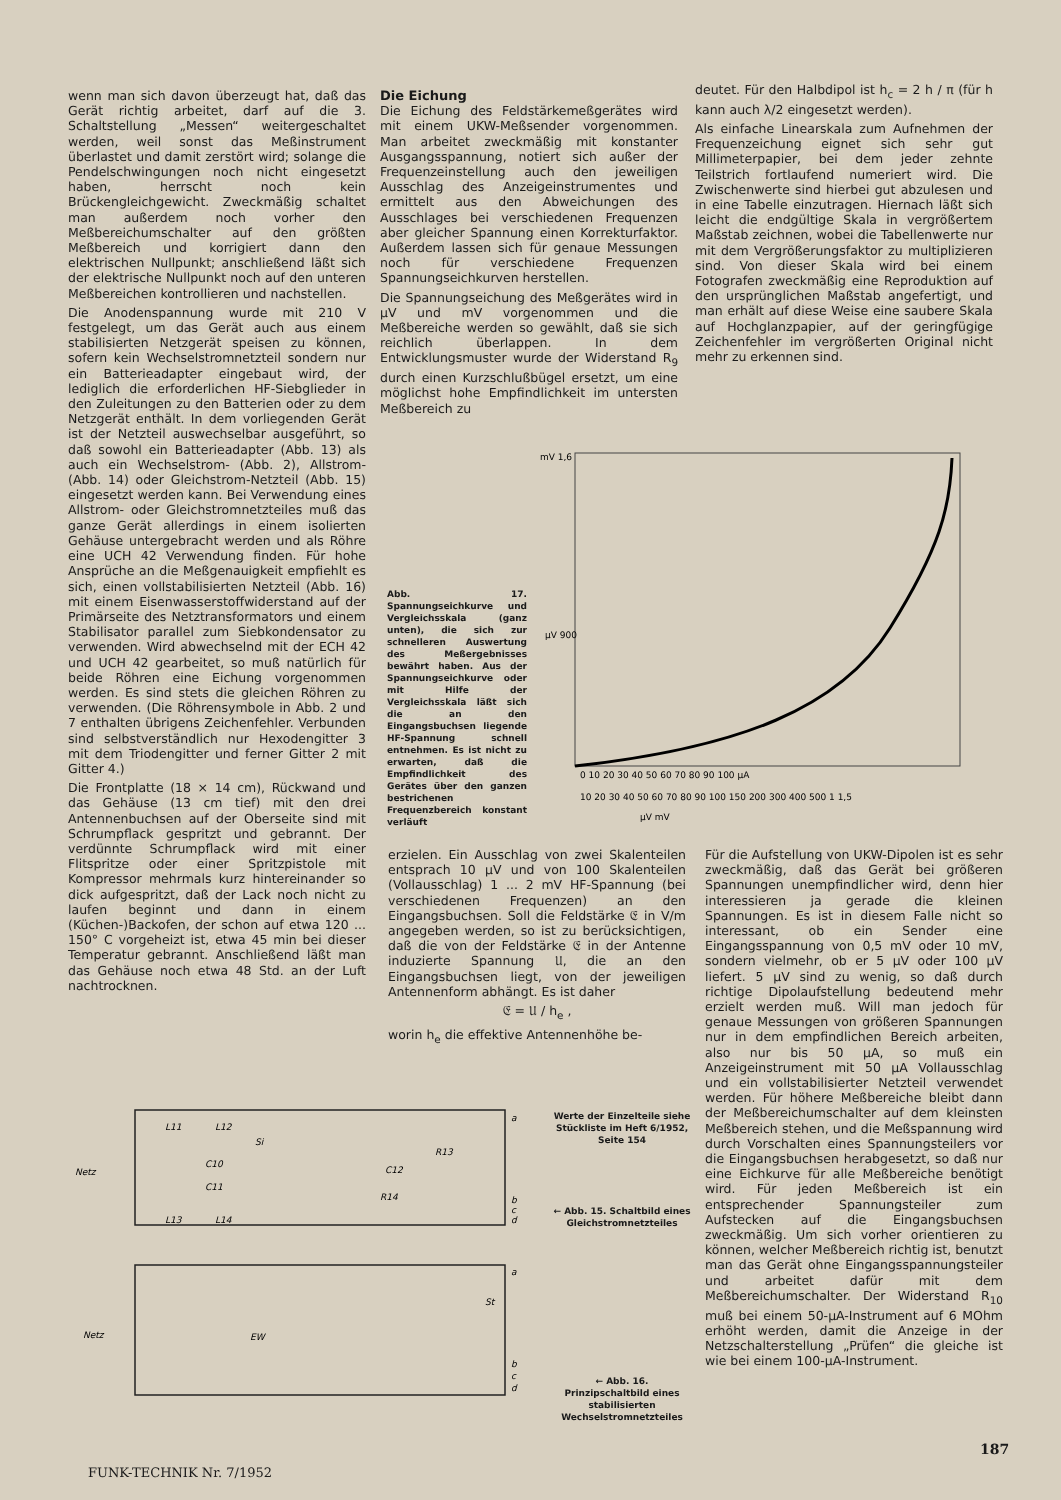wenn man sich davon überzeugt hat, daß das Gerät richtig arbeitet, darf auf die 3. Schaltstellung „Messen“ weitergeschaltet werden, weil sonst das Meßinstrument überlastet und damit zerstört wird; solange die Pendelschwingungen noch nicht eingesetzt haben, herrscht noch kein Brückengleichgewicht. Zweckmäßig schaltet man außerdem noch vorher den Meßbereichumschalter auf den größten Meßbereich und korrigiert dann den elektrischen Nullpunkt; anschließend läßt sich der elektrische Nullpunkt noch auf den unteren Meßbereichen kontrollieren und nachstellen.
Die Anodenspannung wurde mit 210 V festgelegt, um das Gerät auch aus einem stabilisierten Netzgerät speisen zu können, sofern kein Wechselstromnetzteil sondern nur ein Batterieadapter eingebaut wird, der lediglich die erforderlichen HF-Siebglieder in den Zuleitungen zu den Batterien oder zu dem Netzgerät enthält. In dem vorliegenden Gerät ist der Netzteil auswechselbar ausgeführt, so daß sowohl ein Batterieadapter (Abb. 13) als auch ein Wechselstrom- (Abb. 2), Allstrom- (Abb. 14) oder Gleichstrom-Netzteil (Abb. 15) eingesetzt werden kann. Bei Verwendung eines Allstrom- oder Gleichstromnetzteiles muß das ganze Gerät allerdings in einem isolierten Gehäuse untergebracht werden und als Röhre eine UCH 42 Verwendung finden. Für hohe Ansprüche an die Meßgenauigkeit empfiehlt es sich, einen vollstabilisierten Netzteil (Abb. 16) mit einem Eisenwasserstoffwiderstand auf der Primärseite des Netztransformators und einem Stabilisator parallel zum Siebkondensator zu verwenden. Wird abwechselnd mit der ECH 42 und UCH 42 gearbeitet, so muß natürlich für beide Röhren eine Eichung vorgenommen werden. Es sind stets die gleichen Röhren zu verwenden. (Die Röhrensymbole in Abb. 2 und 7 enthalten übrigens Zeichenfehler. Verbunden sind selbstverständlich nur Hexodengitter 3 mit dem Triodengitter und ferner Gitter 2 mit Gitter 4.)
Die Frontplatte (18 × 14 cm), Rückwand und das Gehäuse (13 cm tief) mit den drei Antennenbuchsen auf der Oberseite sind mit Schrumpflack gespritzt und gebrannt. Der verdünnte Schrumpflack wird mit einer Flitspritze oder einer Spritzpistole mit Kompressor mehrmals kurz hintereinander so dick aufgespritzt, daß der Lack noch nicht zu laufen beginnt und dann in einem (Küchen-)Backofen, der schon auf etwa 120 ... 150° C vorgeheizt ist, etwa 45 min bei dieser Temperatur gebrannt. Anschließend läßt man das Gehäuse noch etwa 48 Std. an der Luft nachtrocknen.
Die Eichung
Die Eichung des Feldstärkemeßgerätes wird mit einem UKW-Meßsender vorgenommen. Man arbeitet zweckmäßig mit konstanter Ausgangsspannung, notiert sich außer der Frequenzeinstellung auch den jeweiligen Ausschlag des Anzeigeinstrumentes und ermittelt aus den Abweichungen des Ausschlages bei verschiedenen Frequenzen aber gleicher Spannung einen Korrekturfaktor. Außerdem lassen sich für genaue Messungen noch für verschiedene Frequenzen Spannungseichkurven herstellen.
Die Spannungseichung des Meßgerätes wird in µV und mV vorgenommen und die Meßbereiche werden so gewählt, daß sie sich reichlich überlappen. In dem Entwicklungsmuster wurde der Widerstand R<sub>9</sub> durch einen Kurzschlußbügel ersetzt, um eine möglichst hohe Empfindlichkeit im untersten Meßbereich zu
deutet. Für den Halbdipol ist h<sub>c</sub> = 2 h / π (für h kann auch λ/2 eingesetzt werden).
Als einfache Linearskala zum Aufnehmen der Frequenzeichung eignet sich sehr gut Millimeterpapier, bei dem jeder zehnte Teilstrich fortlaufend numeriert wird. Die Zwischenwerte sind hierbei gut abzulesen und in eine Tabelle einzutragen. Hiernach läßt sich leicht die endgültige Skala in vergrößertem Maßstab zeichnen, wobei die Tabellenwerte nur mit dem Vergrößerungsfaktor zu multiplizieren sind. Von dieser Skala wird bei einem Fotografen zweckmäßig eine Reproduktion auf den ursprünglichen Maßstab angefertigt, und man erhält auf diese Weise eine saubere Skala auf Hochglanzpapier, auf der geringfügige Zeichenfehler im vergrößerten Original nicht mehr zu erkennen sind.
Abb. 17. Spannungseichkurve und Vergleichsskala (ganz unten), die sich zur schnelleren Auswertung des Meßergebnisses bewährt haben. Aus der Spannungseichkurve oder mit Hilfe der Vergleichsskala läßt sich die an den Eingangsbuchsen liegende HF-Spannung schnell entnehmen. Es ist nicht zu erwarten, daß die Empfindlichkeit des Gerätes über den ganzen bestrichenen Frequenzbereich konstant verläuft
mV 1,6
µV 900
0 10 20 30 40 50 60 70 80 90 100 µA
10 20 30 40 50 60 70 80 90 100 150 200 300 400 500 1 1,5
µV mV
erzielen. Ein Ausschlag von zwei Skalenteilen entsprach 10 µV und von 100 Skalenteilen (Vollausschlag) 1 ... 2 mV HF-Spannung (bei verschiedenen Frequenzen) an den Eingangsbuchsen. Soll die Feldstärke 𝔈 in V/m angegeben werden, so ist zu berücksichtigen, daß die von der Feldstärke 𝔈 in der Antenne induzierte Spannung 𝔘, die an den Eingangsbuchsen liegt, von der jeweiligen Antennenform abhängt. Es ist daher
𝔈 = 𝔘 / h<sub>e</sub> ,
worin h<sub>e</sub> die effektive Antennenhöhe be-
Für die Aufstellung von UKW-Dipolen ist es sehr zweckmäßig, daß das Gerät bei größeren Spannungen unempfindlicher wird, denn hier interessieren ja gerade die kleinen Spannungen. Es ist in diesem Falle nicht so interessant, ob ein Sender eine Eingangsspannung von 0,5 mV oder 10 mV, sondern vielmehr, ob er 5 µV oder 100 µV liefert. 5 µV sind zu wenig, so daß durch richtige Dipolaufstellung bedeutend mehr erzielt werden muß. Will man jedoch für genaue Messungen von größeren Spannungen nur in dem empfindlichen Bereich arbeiten, also nur bis 50 µA, so muß ein Anzeigeinstrument mit 50 µA Vollausschlag und ein vollstabilisierter Netzteil verwendet werden. Für höhere Meßbereiche bleibt dann der Meßbereichumschalter auf dem kleinsten Meßbereich stehen, und die Meßspannung wird durch Vorschalten eines Spannungsteilers vor die Eingangsbuchsen herabgesetzt, so daß nur eine Eichkurve für alle Meßbereiche benötigt wird. Für jeden Meßbereich ist ein entsprechender Spannungsteiler zum Aufstecken auf die Eingangsbuchsen zweckmäßig. Um sich vorher orientieren zu können, welcher Meßbereich richtig ist, benutzt man das Gerät ohne Eingangsspannungsteiler und arbeitet dafür mit dem Meßbereichumschalter. Der Widerstand R<sub>10</sub> muß bei einem 50-µA-Instrument auf 6 MOhm erhöht werden, damit die Anzeige in der Netzschalterstellung „Prüfen“ die gleiche ist wie bei einem 100-µA-Instrument.
L11
L12
Si
C10
C11
L13
L14
R13
C12
R14
Netz
a
b
c
d
Netz
EW
St
a
b
c
d
Werte der Einzelteile siehe Stückliste im Heft 6/1952, Seite 154
← Abb. 15. Schaltbild eines Gleichstromnetzteiles
← Abb. 16. Prinzipschaltbild eines stabilisierten Wechselstromnetzteiles
FUNK-TECHNIK Nr. 7/1952
187